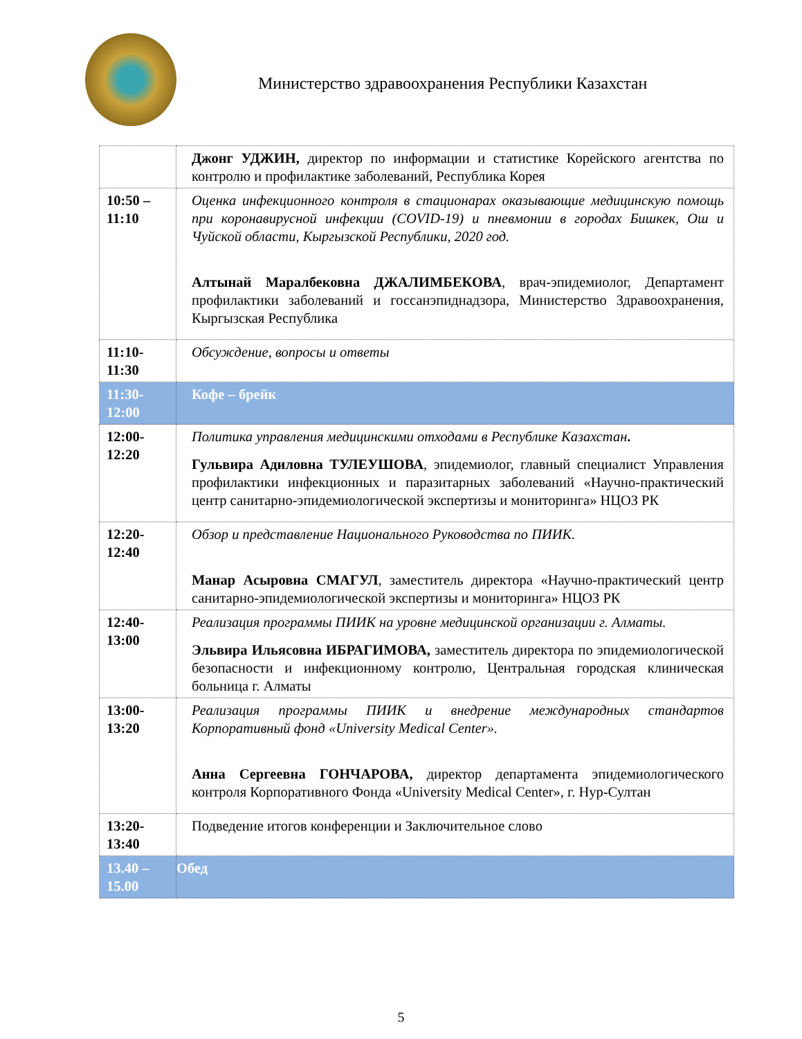Министерство здравоохранения Республики Казахстан
| | Джонг УДЖИН, директор по информации и статистике Корейского агентства по контролю и профилактике заболеваний, Республика Корея |
| 10:50 – 11:10 | Оценка инфекционного контроля в стационарах оказывающие медицинскую помощь при коронавирусной инфекции (COVID-19) и пневмонии в городах Бишкек, Ош и Чуйской области, Кыргызской Республики, 2020 год. Алтынай Маралбековна ДЖАЛИМБЕКОВА , врач-эпидемиолог, Департамент профилактики заболеваний и госсанэпиднадзора, Министерство Здравоохранения, Кыргызская Республика |
| 11:10- 11:30 | Обсуждение, вопросы и ответы |
| 11:30- 12:00 | Кофе – брейк |
| 12:00- 12:20 | Политика управления медицинскими отходами в Республике Казахстан . Гульвира Адиловна ТУЛЕУШОВА , эпидемиолог, главный специалист Управления профилактики инфекционных и паразитарных заболеваний «Научно-практический центр санитарно-эпидемиологической экспертизы и мониторинга» НЦОЗ РК |
| 12:20- 12:40 | Обзор и представление Национального Руководства по ПИИК. Манар Асыровна СМАГУЛ , заместитель директора «Научно-практический центр санитарно-эпидемиологической экспертизы и мониторинга» НЦОЗ РК |
| 12:40- 13:00 | Реализация программы ПИИК на уровне медицинской организации г. Алматы. Эльвира Ильясовна ИБРАГИМОВА, заместитель директора по эпидемиологической безопасности и инфекционному контролю, Центральная городская клиническая больница г. Алматы |
| 13:00- 13:20 | Реализация программы ПИИК и внедрение международных стандартов Корпоративный фонд «University Medical Center». Анна Сергеевна ГОНЧАРОВА, директор департамента эпидемиологического контроля Корпоративного Фонда «University Medical Center», г. Нур-Султан |
| 13:20- 13:40 | Подведение итогов конференции и Заключительное слово |
| 13.40 – 15.00 | Обед |
5